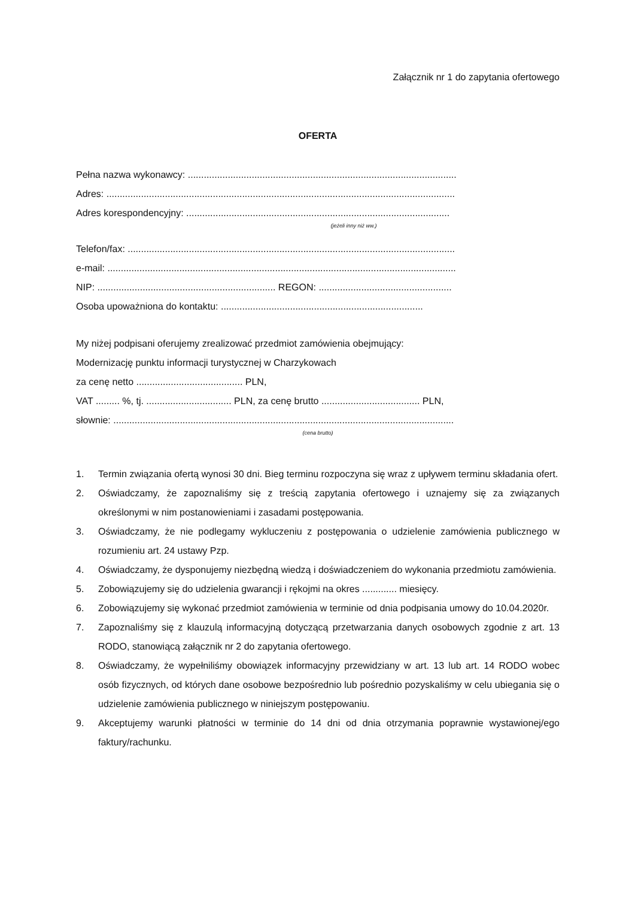Załącznik nr 1 do zapytania ofertowego
OFERTA
Pełna nazwa wykonawcy: .....................................................................................................
Adres: ...................................................................................................................................
Adres korespondencyjny: ...................................................................................................
(jeżeli inny niż ww.)
Telefon/fax: ...........................................................................................................................
e-mail: ...................................................................................................................................
NIP: ................................................................... REGON: ..................................................
Osoba upoważniona do kontaktu: ............................................................................
My niżej podpisani oferujemy zrealizować przedmiot zamówienia obejmujący:
Modernizację punktu informacji turystycznej w Charzykowach
za cenę netto ........................................ PLN,
VAT ......... %, tj. ................................ PLN, za cenę brutto ..................................... PLN,
słownie: ................................................................................................................................
(cena brutto)
1. Termin związania ofertą wynosi 30 dni. Bieg terminu rozpoczyna się wraz z upływem terminu składania ofert.
2. Oświadczamy, że zapoznaliśmy się z treścią zapytania ofertowego i uznajemy się za związanych określonymi w nim postanowieniami i zasadami postępowania.
3. Oświadczamy, że nie podlegamy wykluczeniu z postępowania o udzielenie zamówienia publicznego w rozumieniu art. 24 ustawy Pzp.
4. Oświadczamy, że dysponujemy niezbędną wiedzą i doświadczeniem do wykonania przedmiotu zamówienia.
5. Zobowiązujemy się do udzielenia gwarancji i rękojmi na okres ............. miesięcy.
6. Zobowiązujemy się wykonać przedmiot zamówienia w terminie od dnia podpisania umowy do 10.04.2020r.
7. Zapoznaliśmy się z klauzulą informacyjną dotyczącą przetwarzania danych osobowych zgodnie z art. 13 RODO, stanowiącą załącznik nr 2 do zapytania ofertowego.
8. Oświadczamy, że wypełniliśmy obowiązek informacyjny przewidziany w art. 13 lub art. 14 RODO wobec osób fizycznych, od których dane osobowe bezpośrednio lub pośrednio pozyskaliśmy w celu ubiegania się o udzielenie zamówienia publicznego w niniejszym postępowaniu.
9. Akceptujemy warunki płatności w terminie do 14 dni od dnia otrzymania poprawnie wystawionej/ego faktury/rachunku.